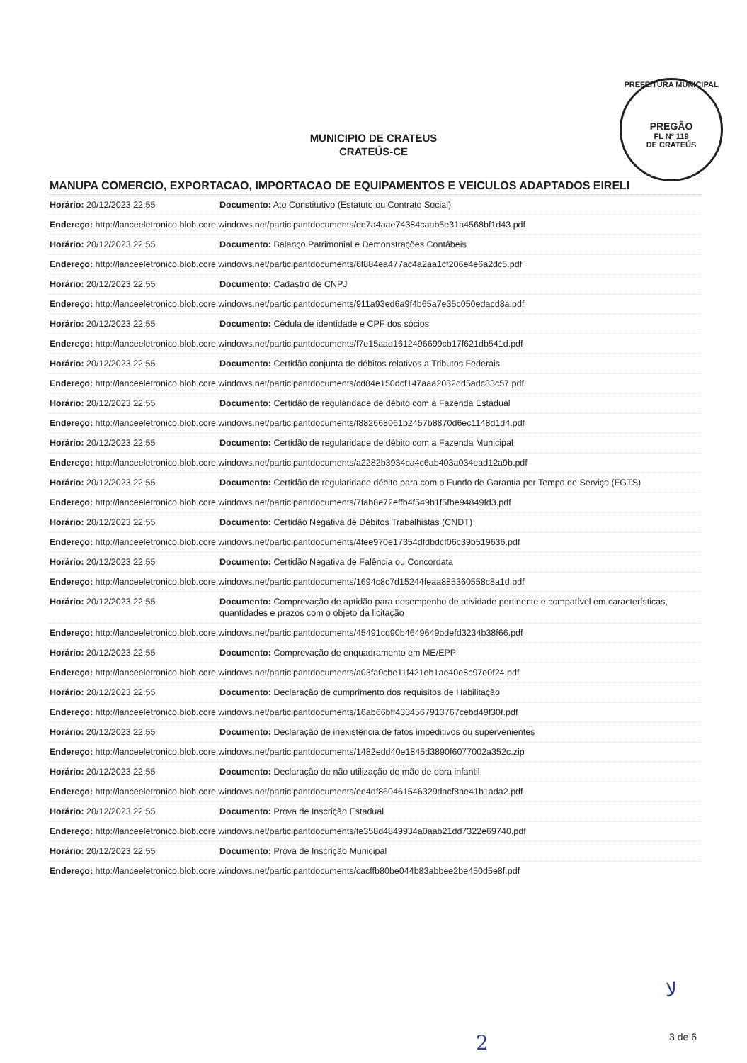MUNICIPIO DE CRATEUS
CRATEÚS-CE
PREFEITURA MUNICIPAL
PREGÃO
FL Nº 119
DE CRATEÚS
MANUPA COMERCIO, EXPORTACAO, IMPORTACAO DE EQUIPAMENTOS E VEICULOS ADAPTADOS EIRELI
Horário: 20/12/2023 22:55 Documento: Ato Constitutivo (Estatuto ou Contrato Social)
Endereço: http://lanceeletronico.blob.core.windows.net/participantdocuments/ee7a4aae74384caab5e31a4568bf1d43.pdf
Horário: 20/12/2023 22:55 Documento: Balanço Patrimonial e Demonstrações Contábeis
Endereço: http://lanceeletronico.blob.core.windows.net/participantdocuments/6f884ea477ac4a2aa1cf206e4e6a2dc5.pdf
Horário: 20/12/2023 22:55 Documento: Cadastro de CNPJ
Endereço: http://lanceeletronico.blob.core.windows.net/participantdocuments/911a93ed6a9f4b65a7e35c050edacd8a.pdf
Horário: 20/12/2023 22:55 Documento: Cédula de identidade e CPF dos sócios
Endereço: http://lanceeletronico.blob.core.windows.net/participantdocuments/f7e15aad1612496699cb17f621db541d.pdf
Horário: 20/12/2023 22:55 Documento: Certidão conjunta de débitos relativos a Tributos Federais
Endereço: http://lanceeletronico.blob.core.windows.net/participantdocuments/cd84e150dcf147aaa2032dd5adc83c57.pdf
Horário: 20/12/2023 22:55 Documento: Certidão de regularidade de débito com a Fazenda Estadual
Endereço: http://lanceeletronico.blob.core.windows.net/participantdocuments/f882668061b2457b8870d6ec1148d1d4.pdf
Horário: 20/12/2023 22:55 Documento: Certidão de regularidade de débito com a Fazenda Municipal
Endereço: http://lanceeletronico.blob.core.windows.net/participantdocuments/a2282b3934ca4c6ab403a034ead12a9b.pdf
Horário: 20/12/2023 22:55 Documento: Certidão de regularidade débito para com o Fundo de Garantia por Tempo de Serviço (FGTS)
Endereço: http://lanceeletronico.blob.core.windows.net/participantdocuments/7fab8e72effb4f549b1f5fbe94849fd3.pdf
Horário: 20/12/2023 22:55 Documento: Certidão Negativa de Débitos Trabalhistas (CNDT)
Endereço: http://lanceeletronico.blob.core.windows.net/participantdocuments/4fee970e17354dfdbdcf06c39b519636.pdf
Horário: 20/12/2023 22:55 Documento: Certidão Negativa de Falência ou Concordata
Endereço: http://lanceeletronico.blob.core.windows.net/participantdocuments/1694c8c7d15244feaa885360558c8a1d.pdf
Horário: 20/12/2023 22:55 Documento: Comprovação de aptidão para desempenho de atividade pertinente e compatível em características, quantidades e prazos com o objeto da licitação
Endereço: http://lanceeletronico.blob.core.windows.net/participantdocuments/45491cd90b4649649bdefd3234b38f66.pdf
Horário: 20/12/2023 22:55 Documento: Comprovação de enquadramento em ME/EPP
Endereço: http://lanceeletronico.blob.core.windows.net/participantdocuments/a03fa0cbe11f421eb1ae40e8c97e0f24.pdf
Horário: 20/12/2023 22:55 Documento: Declaração de cumprimento dos requisitos de Habilitação
Endereço: http://lanceeletronico.blob.core.windows.net/participantdocuments/16ab66bff4334567913767cebd49f30f.pdf
Horário: 20/12/2023 22:55 Documento: Declaração de inexistência de fatos impeditivos ou supervenientes
Endereço: http://lanceeletronico.blob.core.windows.net/participantdocuments/1482edd40e1845d3890f6077002a352c.zip
Horário: 20/12/2023 22:55 Documento: Declaração de não utilização de mão de obra infantil
Endereço: http://lanceeletronico.blob.core.windows.net/participantdocuments/ee4df860461546329dacf8ae41b1ada2.pdf
Horário: 20/12/2023 22:55 Documento: Prova de Inscrição Estadual
Endereço: http://lanceeletronico.blob.core.windows.net/participantdocuments/fe358d4849934a0aab21dd7322e69740.pdf
Horário: 20/12/2023 22:55 Documento: Prova de Inscrição Municipal
Endereço: http://lanceeletronico.blob.core.windows.net/participantdocuments/cacffb80be044b83abbee2be450d5e8f.pdf
ﻻ
2 3 de 6